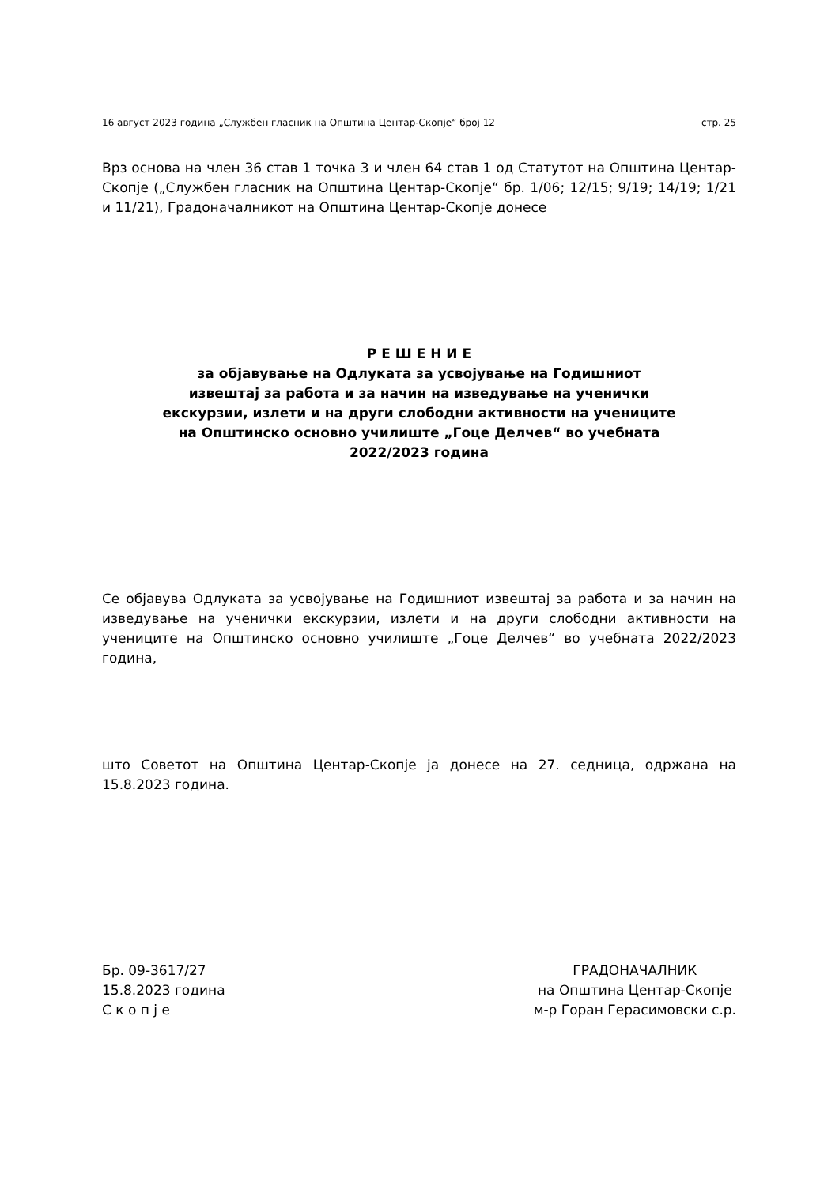16 август 2023 година „Службен гласник на Општина Центар-Скопје“ број 12 стр. 25
Врз основа на член 36 став 1 точка 3 и член 64 став 1 од Статутот на Општина Центар-Скопје („Службен гласник на Општина Центар-Скопје“ бр. 1/06; 12/15; 9/19; 14/19; 1/21 и 11/21), Градоначалникот на Општина Центар-Скопје донесе
Р Е Ш Е Н И Е
за објавување на Одлуката за усвојување на Годишниот
извештај за работа и за начин на изведување на ученички
екскурзии, излети и на други слободни активности на учениците
на Општинско основно училиште „Гоце Делчев“ во учебната
2022/2023 година
Се објавува Одлуката за усвојување на Годишниот извештај за работа и за начин на изведување на ученички екскурзии, излети и на други слободни активности на учениците на Општинско основно училиште „Гоце Делчев“ во учебната 2022/2023 година,
што Советот на Општина Центар-Скопје ја донесе на 27. седница, одржана на 15.8.2023 година.
Бр. 09-3617/27
15.8.2023 година
С к о п ј е
ГРАДОНАЧАЛНИК
на Општина Центар-Скопје
м-р Горан Герасимовски с.р.